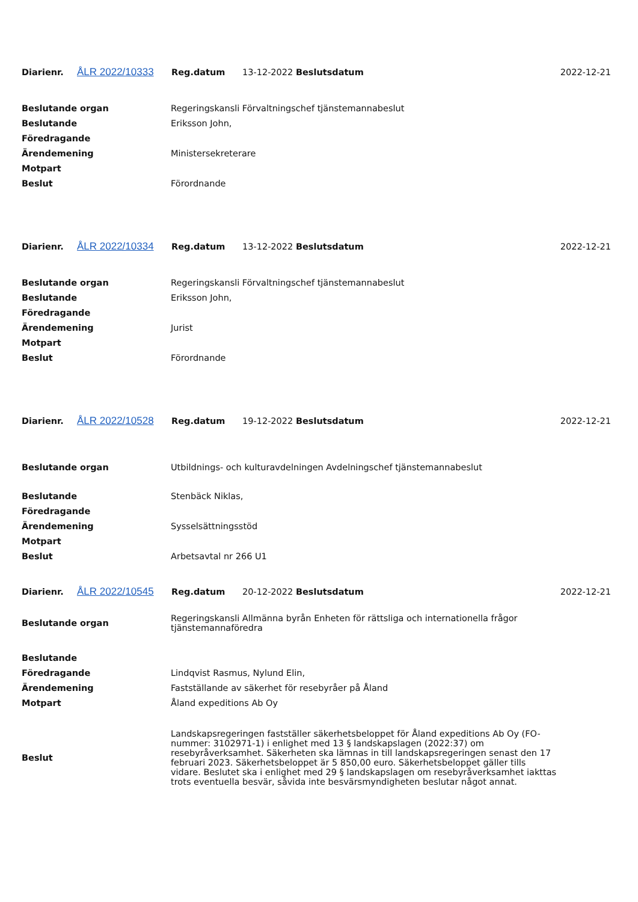| Diarienr. | ÅLR 2022/10333 | Reg.datum | 13-12-2022 Beslutsdatum | 2022-12-21 |
| Beslutande organ | Regeringskansli Förvaltningschef tjänstemannabeslut |
| Beslutande | Eriksson John, |
| Föredragande | |
| Ärendemening | Ministersekreterare |
| Motpart | |
| Beslut | Förordnande |
| Diarienr. | ÅLR 2022/10334 | Reg.datum | 13-12-2022 Beslutsdatum | 2022-12-21 |
| Beslutande organ | Regeringskansli Förvaltningschef tjänstemannabeslut |
| Beslutande | Eriksson John, |
| Föredragande | |
| Ärendemening | Jurist |
| Motpart | |
| Beslut | Förordnande |
| Diarienr. | ÅLR 2022/10528 | Reg.datum | 19-12-2022 Beslutsdatum | 2022-12-21 |
| Beslutande organ | Utbildnings- och kulturavdelningen Avdelningschef tjänstemannabeslut |
| Beslutande | Stenbäck Niklas, |
| Föredragande | |
| Ärendemening | Sysselsättningsstöd |
| Motpart | |
| Beslut | Arbetsavtal nr 266 U1 |
| Diarienr. | ÅLR 2022/10545 | Reg.datum | 20-12-2022 Beslutsdatum | 2022-12-21 |
| Beslutande organ | Regeringskansli Allmänna byrån Enheten för rättsliga och internationella frågor tjänstemannaföredra |
| Beslutande | |
| Föredragande | Lindqvist Rasmus, Nylund Elin, |
| Ärendemening | Fastställande av säkerhet för resebyråer på Åland |
| Motpart | Åland expeditions Ab Oy |
| Beslut | Landskapsregeringen fastställer säkerhetsbeloppet för Åland expeditions Ab Oy (FO-nummer: 3102971-1) i enlighet med 13 § landskapslagen (2022:37) om resebyråverksamhet. Säkerheten ska lämnas in till landskapsregeringen senast den 17 februari 2023. Säkerhetsbeloppet är 5 850,00 euro. Säkerhetsbeloppet gäller tills vidare. Beslutet ska i enlighet med 29 § landskapslagen om resebyråverksamhet iakttas trots eventuella besvär, såvida inte besvärsmyndigheten beslutar något annat. |